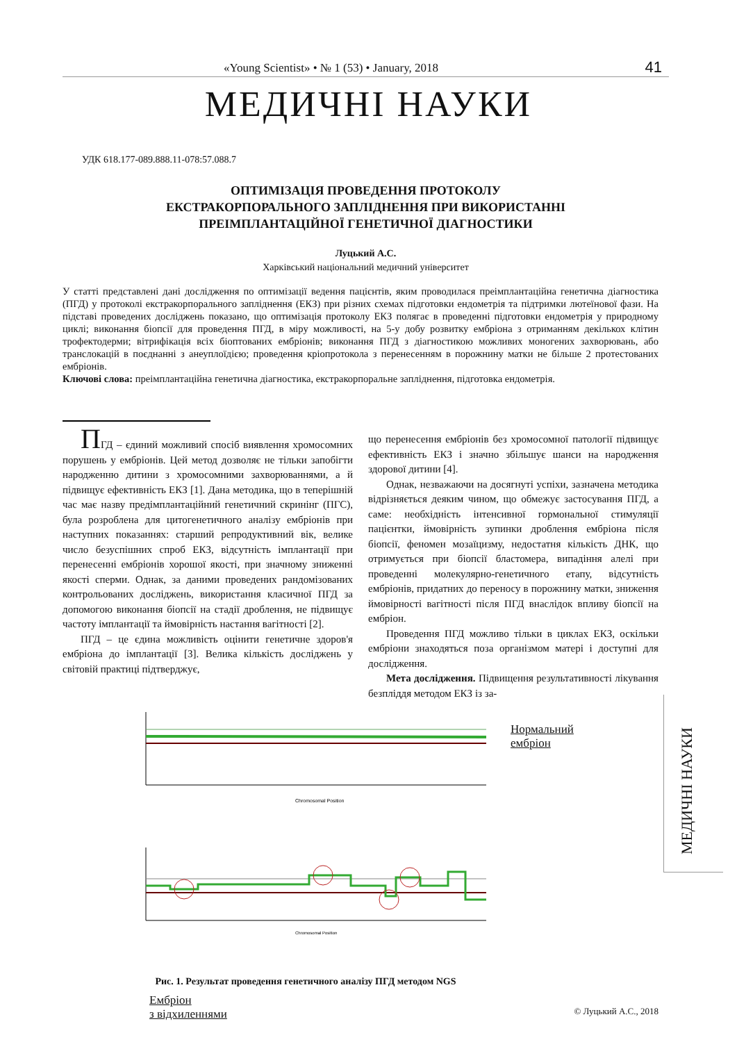«Young Scientist» • № 1 (53) • January, 2018 41
МЕДИЧНІ НАУКИ
УДК 618.177-089.888.11-078:57.088.7
ОПТИМІЗАЦІЯ ПРОВЕДЕННЯ ПРОТОКОЛУ
ЕКСТРАКОРПОРАЛЬНОГО ЗАПЛІДНЕННЯ ПРИ ВИКОРИСТАННІ
ПРЕІМПЛАНТАЦІЙНОЇ ГЕНЕТИЧНОЇ ДІАГНОСТИКИ
Луцький А.С.
Харківський національний медичний університет
У статті представлені дані дослідження по оптимізації ведення пацієнтів, яким проводилася преімплантаційна генетична діагностика (ПГД) у протоколі екстракорпорального запліднення (ЕКЗ) при різних схемах підготовки ендометрія та підтримки лютеїнової фази. На підставі проведених досліджень показано, що оптимізація протоколу ЕКЗ полягає в проведенні підготовки ендометрія у природному циклі; виконання біопсії для проведення ПГД, в міру можливості, на 5-у добу розвитку ембріона з отриманням декількох клітин трофектодерми; вітрифікація всіх біоптованих ембріонів; виконання ПГД з діагностикою можливих моногених захворювань, або транслокацій в поєднанні з анеуплоїдією; проведення кріопротокола з перенесенням в порожнину матки не більше 2 протестованих ембріонів.
Ключові слова: преімплантаційна генетична діагностика, екстракорпоральне запліднення, підготовка ендометрія.
ПГД – єдиний можливий спосіб виявлення хромосомних порушень у ембріонів. Цей метод дозволяє не тільки запобігти народженню дитини з хромосомними захворюваннями, а й підвищує ефективність ЕКЗ [1]. Дана методика, що в теперішній час має назву предімплантаційний генетичний скринінг (ПГС), була розроблена для цитогенетичного аналізу ембріонів при наступних показаннях: старший репродуктивний вік, велике число безуспішних спроб ЕКЗ, відсутність імплантації при перенесенні ембріонів хорошої якості, при значному зниженні якості сперми. Однак, за даними проведених рандомізованих контрольованих досліджень, використання класичної ПГД за допомогою виконання біопсії на стадії дроблення, не підвищує частоту імплантації та ймовірність настання вагітності [2].
ПГД – це єдина можливість оцінити генетичне здоров'я ембріона до імплантації [3]. Велика кількість досліджень у світовій практиці підтверджує,
що перенесення ембріонів без хромосомної патології підвищує ефективність ЕКЗ і значно збільшує шанси на народження здорової дитини [4].
Однак, незважаючи на досягнуті успіхи, зазначена методика відрізняється деяким чином, що обмежує застосування ПГД, а саме: необхідність інтенсивної гормональної стимуляції пацієнтки, ймовірність зупинки дроблення ембріона після біопсії, феномен мозаїцизму, недостатня кількість ДНК, що отримується при біопсії бластомера, випадіння алелі при проведенні молекулярно-генетичного етапу, відсутність ембріонів, придатних до переносу в порожнину матки, зниження ймовірності вагітності після ПГД внаслідок впливу біопсії на ембріон.
Проведення ПГД можливо тільки в циклах ЕКЗ, оскільки ембріони знаходяться поза організмом матері і доступні для дослідження.
Мета дослідження. Підвищення результативності лікування безпліддя методом ЕКЗ із за-
Chromosomal Position
Нормальний
ембріон
Chromosomal Position
Ембріон
з відхиленнями
Рис. 1. Результат проведення генетичного аналізу ПГД методом NGS
© Луцький А.С., 2018
МЕДИЧНІ НАУКИ